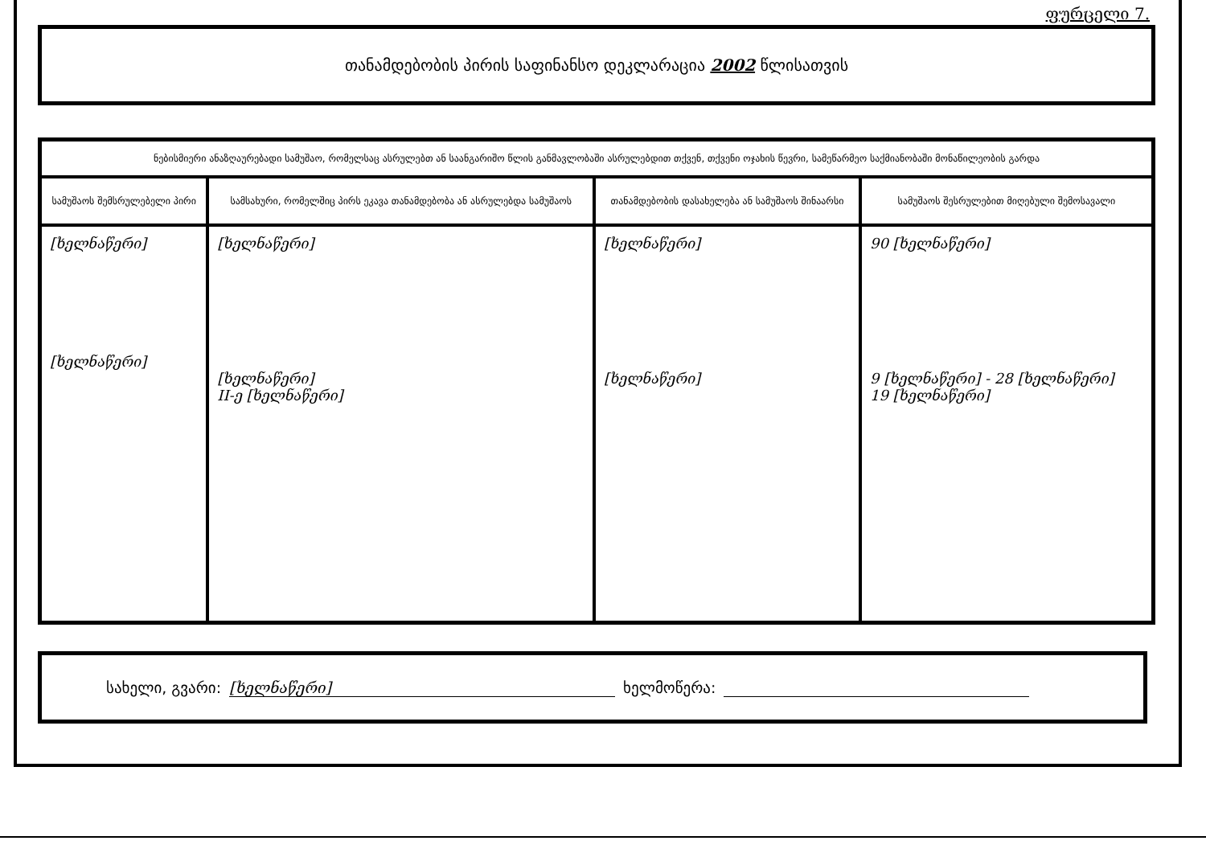ფურცელი 7.
თანამდებობის პირის საფინანსო დეკლარაცია 2002 წლისათვის
| ნებისმიერი ანაზღაურებადი სამუშაო, რომელსაც ასრულებთ ან საანგარიშო წლის განმავლობაში ასრულებდით თქვენ, თქვენი ოჯახის წევრი, სამეწარმეო საქმიანობაში მონაწილეობის გარდა | | | |
| --- | --- | --- | --- |
| სამუშაოს შემსრულებელი პირი | სამსახური, რომელშიც პირს ეკავა თანამდებობა ან ასრულებდა სამუშაოს | თანამდებობის დასახელება ან სამუშაოს შინაარსი | სამუშაოს შესრულებით მიღებული შემოსავალი |
| [ხელნაწერი] [ხელნაწერი] | [ხელნაწერი] [ხელნაწერი] II-ე [ხელნაწერი] | [ხელნაწერი] [ხელნაწერი] | 90 [ხელნაწერი] 9 [ხელნაწერი] - 28 [ხელნაწერი] 19 [ხელნაწერი] |
სახელი, გვარი: [ხელნაწერი] ხელმოწერა: